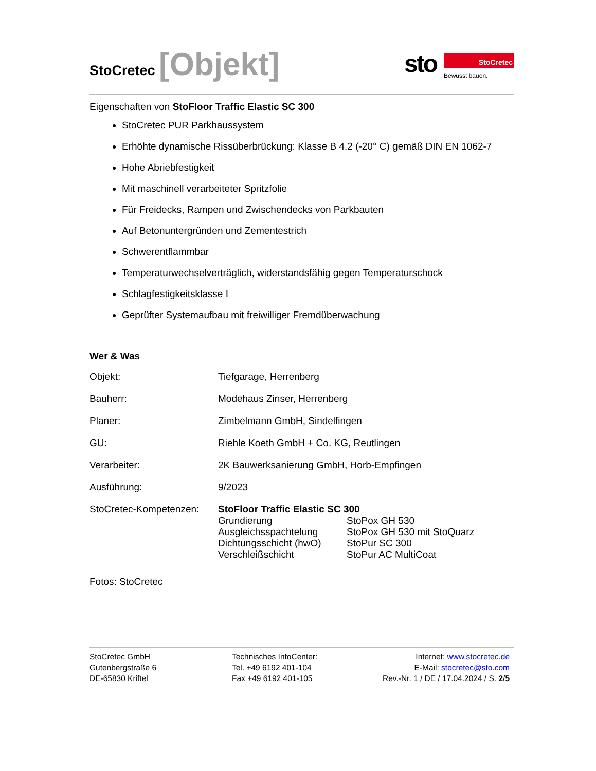StoCretec [Objekt]
sto
StoCretec
Bewusst bauen.
Eigenschaften von StoFloor Traffic Elastic SC 300
StoCretec PUR Parkhaussystem
Erhöhte dynamische Rissüberbrückung: Klasse B 4.2 (-20° C) gemäß DIN EN 1062-7
Hohe Abriebfestigkeit
Mit maschinell verarbeiteter Spritzfolie
Für Freidecks, Rampen und Zwischendecks von Parkbauten
Auf Betonuntergründen und Zementestrich
Schwerentflammbar
Temperaturwechselverträglich, widerstandsfähig gegen Temperaturschock
Schlagfestigkeitsklasse I
Geprüfter Systemaufbau mit freiwilliger Fremdüberwachung
Wer & Was
| Objekt: | Tiefgarage, Herrenberg |
| Bauherr: | Modehaus Zinser, Herrenberg |
| Planer: | Zimbelmann GmbH, Sindelfingen |
| GU: | Riehle Koeth GmbH + Co. KG, Reutlingen |
| Verarbeiter: | 2K Bauwerksanierung GmbH, Horb-Empfingen |
| Ausführung: | 9/2023 |
| StoCretec-Kompetenzen: | StoFloor Traffic Elastic SC 300 / Grundierung / StoPox GH 530 / / Ausgleichsspachtelung / StoPox GH 530 mit StoQuarz / / Dichtungsschicht (hwO) / StoPur SC 300 / / Verschleißschicht / StoPur AC MultiCoat / |
Fotos: StoCretec
StoCretec GmbH
Gutenbergstraße 6
DE-65830 Kriftel
Technisches InfoCenter:
Tel. +49 6192 401-104
Fax +49 6192 401-105
Internet: www.stocretec.de
E-Mail: stocretec@sto.com
Rev.-Nr. 1 / DE / 17.04.2024 / S. 2/5